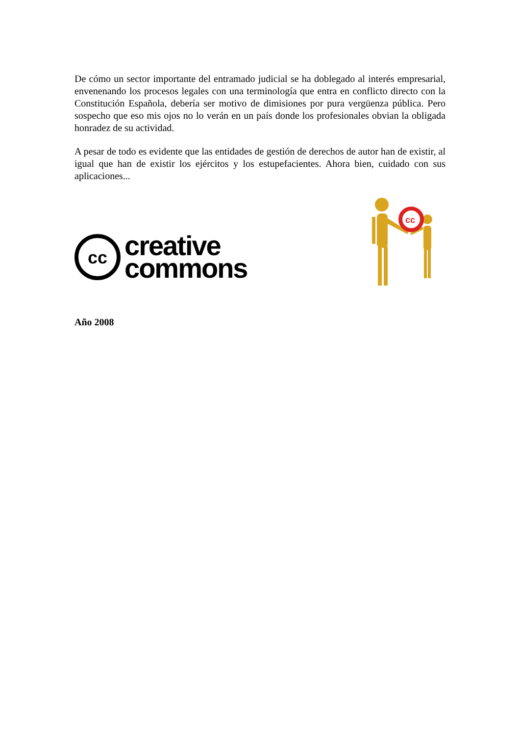De cómo un sector importante del entramado judicial se ha doblegado al interés empresarial, envenenando los procesos legales con una terminología que entra en conflicto directo con la Constitución Española, debería ser motivo de dimisiones por pura vergüenza pública. Pero sospecho que eso mis ojos no lo verán en un país donde los profesionales obvian la obligada honradez de su actividad.
A pesar de todo es evidente que las entidades de gestión de derechos de autor han de existir, al igual que han de existir los ejércitos y los estupefacientes. Ahora bien, cuidado con sus aplicaciones...
cc
creative
commons
cc
Año 2008